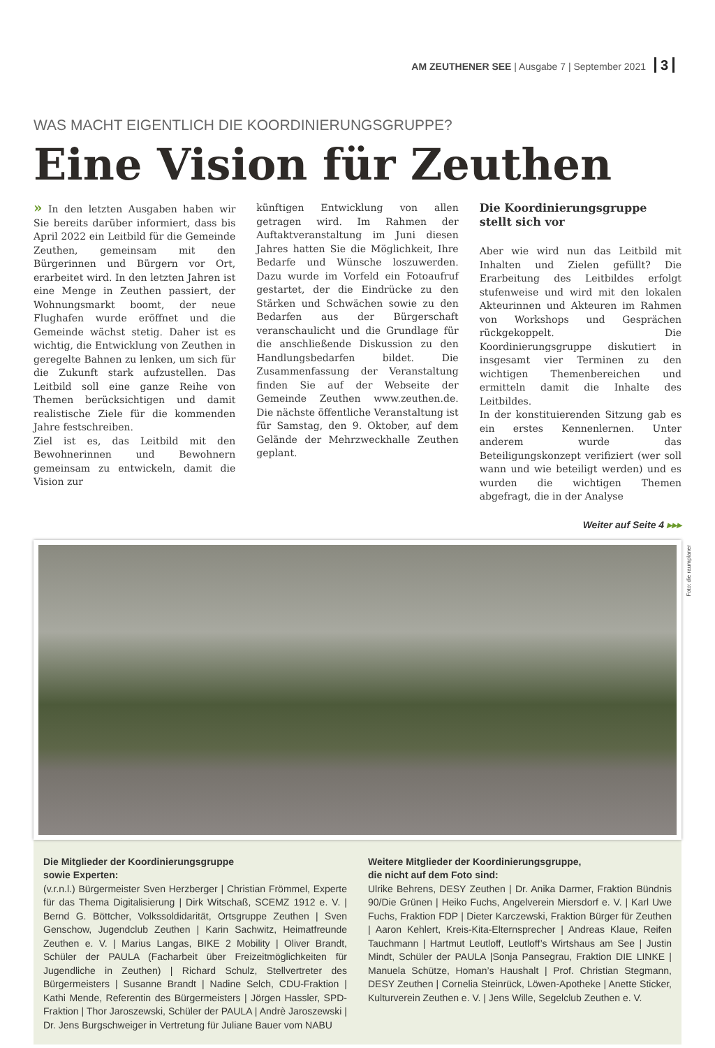AM ZEUTHENER SEE | Ausgabe 7 | September 2021 3
WAS MACHT EIGENTLICH DIE KOORDINIERUNGSGRUPPE?
Eine Vision für Zeuthen
» In den letzten Ausgaben haben wir Sie bereits darüber informiert, dass bis April 2022 ein Leitbild für die Gemeinde Zeuthen, gemeinsam mit den Bürgerinnen und Bürgern vor Ort, erarbeitet wird. In den letzten Jahren ist eine Menge in Zeuthen passiert, der Wohnungsmarkt boomt, der neue Flughafen wurde eröffnet und die Gemeinde wächst stetig. Daher ist es wichtig, die Entwicklung von Zeuthen in geregelte Bahnen zu lenken, um sich für die Zukunft stark aufzustellen. Das Leitbild soll eine ganze Reihe von Themen berücksichtigen und damit realistische Ziele für die kommenden Jahre festschreiben.
Ziel ist es, das Leitbild mit den Bewohnerinnen und Bewohnern gemeinsam zu entwickeln, damit die Vision zur
künftigen Entwicklung von allen getragen wird. Im Rahmen der Auftaktveranstaltung im Juni diesen Jahres hatten Sie die Möglichkeit, Ihre Bedarfe und Wünsche loszuwerden. Dazu wurde im Vorfeld ein Fotoaufruf gestartet, der die Eindrücke zu den Stärken und Schwächen sowie zu den Bedarfen aus der Bürgerschaft veranschaulicht und die Grundlage für die anschließende Diskussion zu den Handlungsbedarfen bildet. Die Zusammenfassung der Veranstaltung finden Sie auf der Webseite der Gemeinde Zeuthen www.zeuthen.de. Die nächste öffentliche Veranstaltung ist für Samstag, den 9. Oktober, auf dem Gelände der Mehrzweckhalle Zeuthen geplant.
Die Koordinierungsgruppe stellt sich vor
Aber wie wird nun das Leitbild mit Inhalten und Zielen gefüllt? Die Erarbeitung des Leitbildes erfolgt stufenweise und wird mit den lokalen Akteurinnen und Akteuren im Rahmen von Workshops und Gesprächen rückgekoppelt. Die Koordinierungsgruppe diskutiert in insgesamt vier Terminen zu den wichtigen Themenbereichen und ermitteln damit die Inhalte des Leitbildes.
In der konstituierenden Sitzung gab es ein erstes Kennenlernen. Unter anderem wurde das Beteiligungskonzept verifiziert (wer soll wann und wie beteiligt werden) und es wurden die wichtigen Themen abgefragt, die in der Analyse
Weiter auf Seite 4 ▸▸▸
Foto: die raumplaner
Die Mitglieder der Koordinierungsgruppe
sowie Experten:
(v.r.n.l.) Bürgermeister Sven Herzberger | Christian Frömmel, Experte für das Thema Digitalisierung | Dirk Witschaß, SCEMZ 1912 e. V. | Bernd G. Böttcher, Volkssoldidarität, Ortsgruppe Zeuthen | Sven Genschow, Jugendclub Zeuthen | Karin Sachwitz, Heimatfreunde Zeuthen e. V. | Marius Langas, BIKE 2 Mobility | Oliver Brandt, Schüler der PAULA (Facharbeit über Freizeitmöglichkeiten für Jugendliche in Zeuthen) | Richard Schulz, Stellvertreter des Bürgermeisters | Susanne Brandt | Nadine Selch, CDU-Fraktion | Kathi Mende, Referentin des Bürgermeisters | Jörgen Hassler, SPD-Fraktion | Thor Jaroszewski, Schüler der PAULA | Andrè Jaroszewski | Dr. Jens Burgschweiger in Vertretung für Juliane Bauer vom NABU
Weitere Mitglieder der Koordinierungsgruppe,
die nicht auf dem Foto sind:
Ulrike Behrens, DESY Zeuthen | Dr. Anika Darmer, Fraktion Bündnis 90/Die Grünen | Heiko Fuchs, Angelverein Miersdorf e. V. | Karl Uwe Fuchs, Fraktion FDP | Dieter Karczewski, Fraktion Bürger für Zeuthen | Aaron Kehlert, Kreis-Kita-Elternsprecher | Andreas Klaue, Reifen Tauchmann | Hartmut Leutloff, Leutloff’s Wirtshaus am See | Justin Mindt, Schüler der PAULA |Sonja Pansegrau, Fraktion DIE LINKE | Manuela Schütze, Homan’s Haushalt | Prof. Christian Stegmann, DESY Zeuthen | Cornelia Steinrück, Löwen-Apotheke | Anette Sticker, Kulturverein Zeuthen e. V. | Jens Wille, Segelclub Zeuthen e. V.